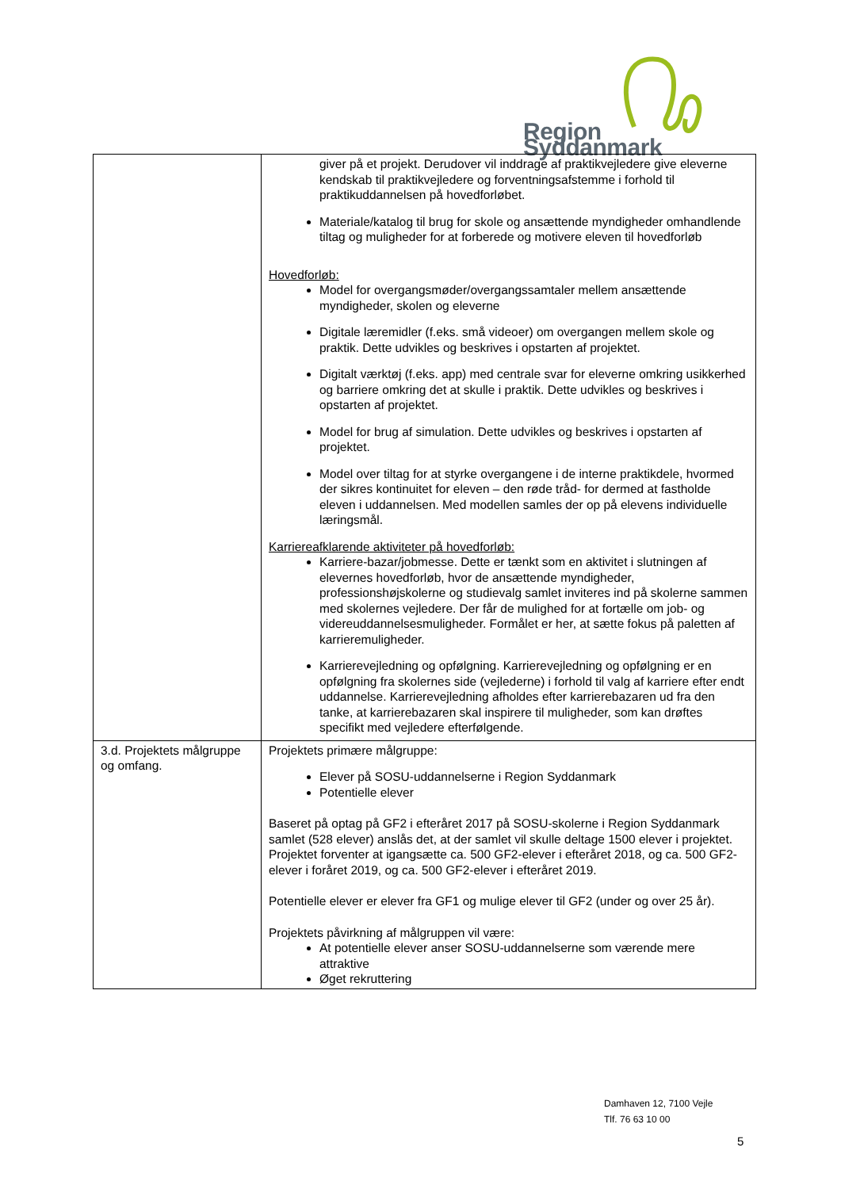Region Syddanmark
| | giver på et projekt. Derudover vil inddrage af praktikvejledere give eleverne kendskab til praktikvejledere og forventningsafstemme i forhold til praktikuddannelsen på hovedforløbet. Materiale/katalog til brug for skole og ansættende myndigheder omhandlende tiltag og muligheder for at forberede og motivere eleven til hovedforløb Hovedforløb: Model for overgangsmøder/overgangssamtaler mellem ansættende myndigheder, skolen og eleverne Digitale læremidler (f.eks. små videoer) om overgangen mellem skole og praktik. Dette udvikles og beskrives i opstarten af projektet. Digitalt værktøj (f.eks. app) med centrale svar for eleverne omkring usikkerhed og barriere omkring det at skulle i praktik. Dette udvikles og beskrives i opstarten af projektet. Model for brug af simulation. Dette udvikles og beskrives i opstarten af projektet. Model over tiltag for at styrke overgangene i de interne praktikdele, hvormed der sikres kontinuitet for eleven – den røde tråd- for dermed at fastholde eleven i uddannelsen. Med modellen samles der op på elevens individuelle læringsmål. Karriereafklarende aktiviteter på hovedforløb: Karriere-bazar/jobmesse. Dette er tænkt som en aktivitet i slutningen af elevernes hovedforløb, hvor de ansættende myndigheder, professionshøjskolerne og studievalg samlet inviteres ind på skolerne sammen med skolernes vejledere. Der får de mulighed for at fortælle om job- og videreuddannelsesmuligheder. Formålet er her, at sætte fokus på paletten af karrieremuligheder. Karrierevejledning og opfølgning. Karrierevejledning og opfølgning er en opfølgning fra skolernes side (vejlederne) i forhold til valg af karriere efter endt uddannelse. Karrierevejledning afholdes efter karrierebazaren ud fra den tanke, at karrierebazaren skal inspirere til muligheder, som kan drøftes specifikt med vejledere efterfølgende. |
| 3.d. Projektets målgruppe og omfang. | Projektets primære målgruppe: Elever på SOSU-uddannelserne i Region Syddanmark Potentielle elever Baseret på optag på GF2 i efteråret 2017 på SOSU-skolerne i Region Syddanmark samlet (528 elever) anslås det, at der samlet vil skulle deltage 1500 elever i projektet. Projektet forventer at igangsætte ca. 500 GF2-elever i efteråret 2018, og ca. 500 GF2-elever i foråret 2019, og ca. 500 GF2-elever i efteråret 2019. Potentielle elever er elever fra GF1 og mulige elever til GF2 (under og over 25 år). Projektets påvirkning af målgruppen vil være: At potentielle elever anser SOSU-uddannelserne som værende mere attraktive Øget rekruttering |
Damhaven 12, 7100 Vejle
Tlf. 76 63 10 00
5